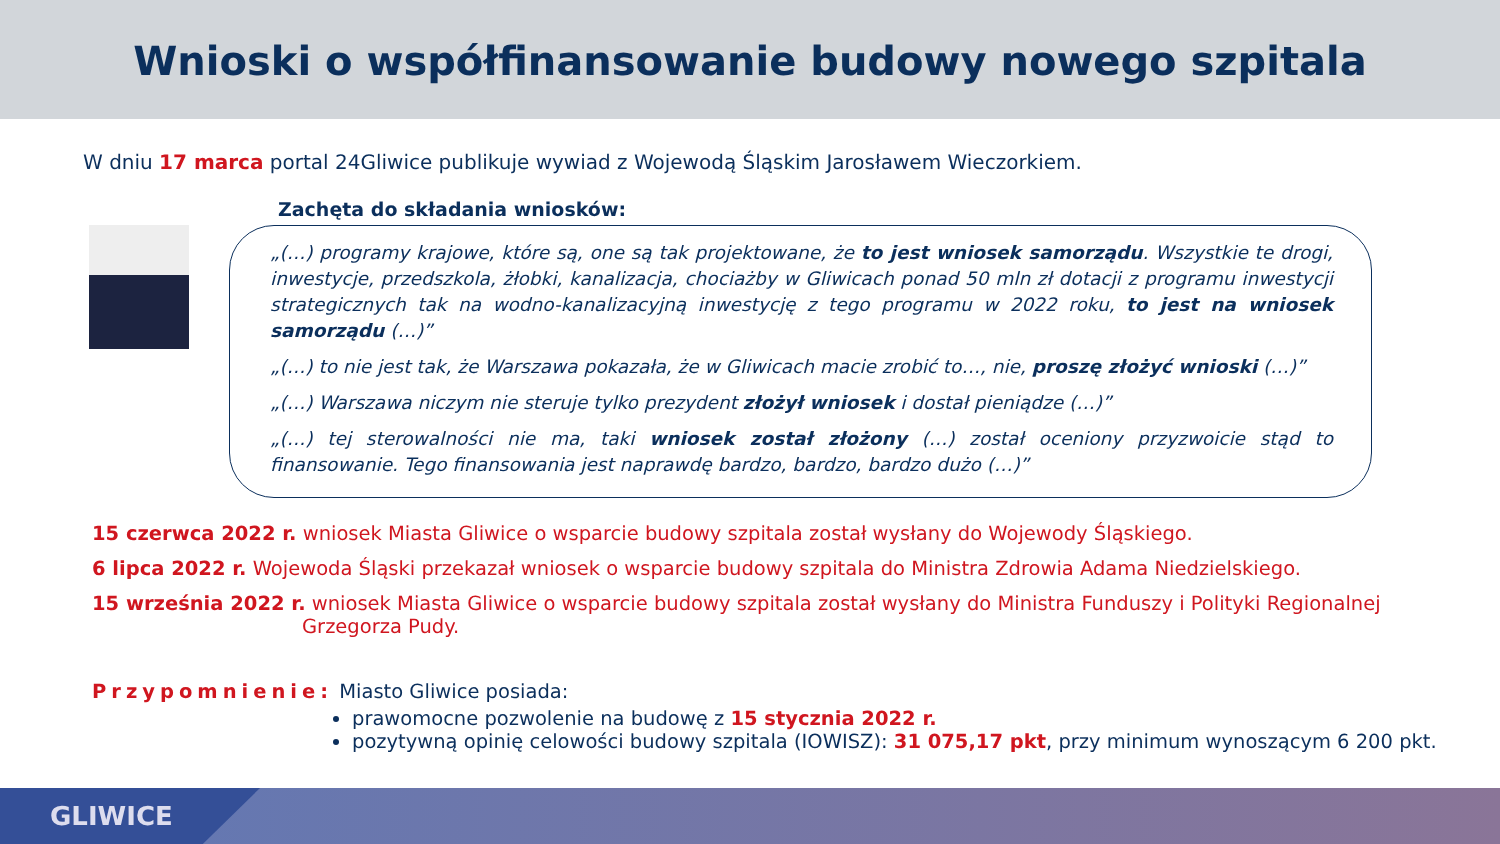Wnioski o współfinansowanie budowy nowego szpitala
W dniu 17 marca portal 24Gliwice publikuje wywiad z Wojewodą Śląskim Jarosławem Wieczorkiem.
Zachęta do składania wniosków:
„(…) programy krajowe, które są, one są tak projektowane, że to jest wniosek samorządu. Wszystkie te drogi, inwestycje, przedszkola, żłobki, kanalizacja, chociażby w Gliwicach ponad 50 mln zł dotacji z programu inwestycji strategicznych tak na wodno-kanalizacyjną inwestycję z tego programu w 2022 roku, to jest na wniosek samorządu (…)”
„(…) to nie jest tak, że Warszawa pokazała, że w Gliwicach macie zrobić to…, nie, proszę złożyć wnioski (…)”
„(…) Warszawa niczym nie steruje tylko prezydent złożył wniosek i dostał pieniądze (…)”
„(…) tej sterowalności nie ma, taki wniosek został złożony (…) został oceniony przyzwoicie stąd to finansowanie. Tego finansowania jest naprawdę bardzo, bardzo, bardzo dużo (…)”
15 czerwca 2022 r. wniosek Miasta Gliwice o wsparcie budowy szpitala został wysłany do Wojewody Śląskiego.
6 lipca 2022 r. Wojewoda Śląski przekazał wniosek o wsparcie budowy szpitala do Ministra Zdrowia Adama Niedzielskiego.
15 września 2022 r. wniosek Miasta Gliwice o wsparcie budowy szpitala został wysłany do Ministra Funduszy i Polityki Regionalnej Grzegorza Pudy.
Przypomnienie: Miasto Gliwice posiada:
prawomocne pozwolenie na budowę z 15 stycznia 2022 r.
pozytywną opinię celowości budowy szpitala (IOWISZ): 31 075,17 pkt, przy minimum wynoszącym 6 200 pkt.
GLIWICE